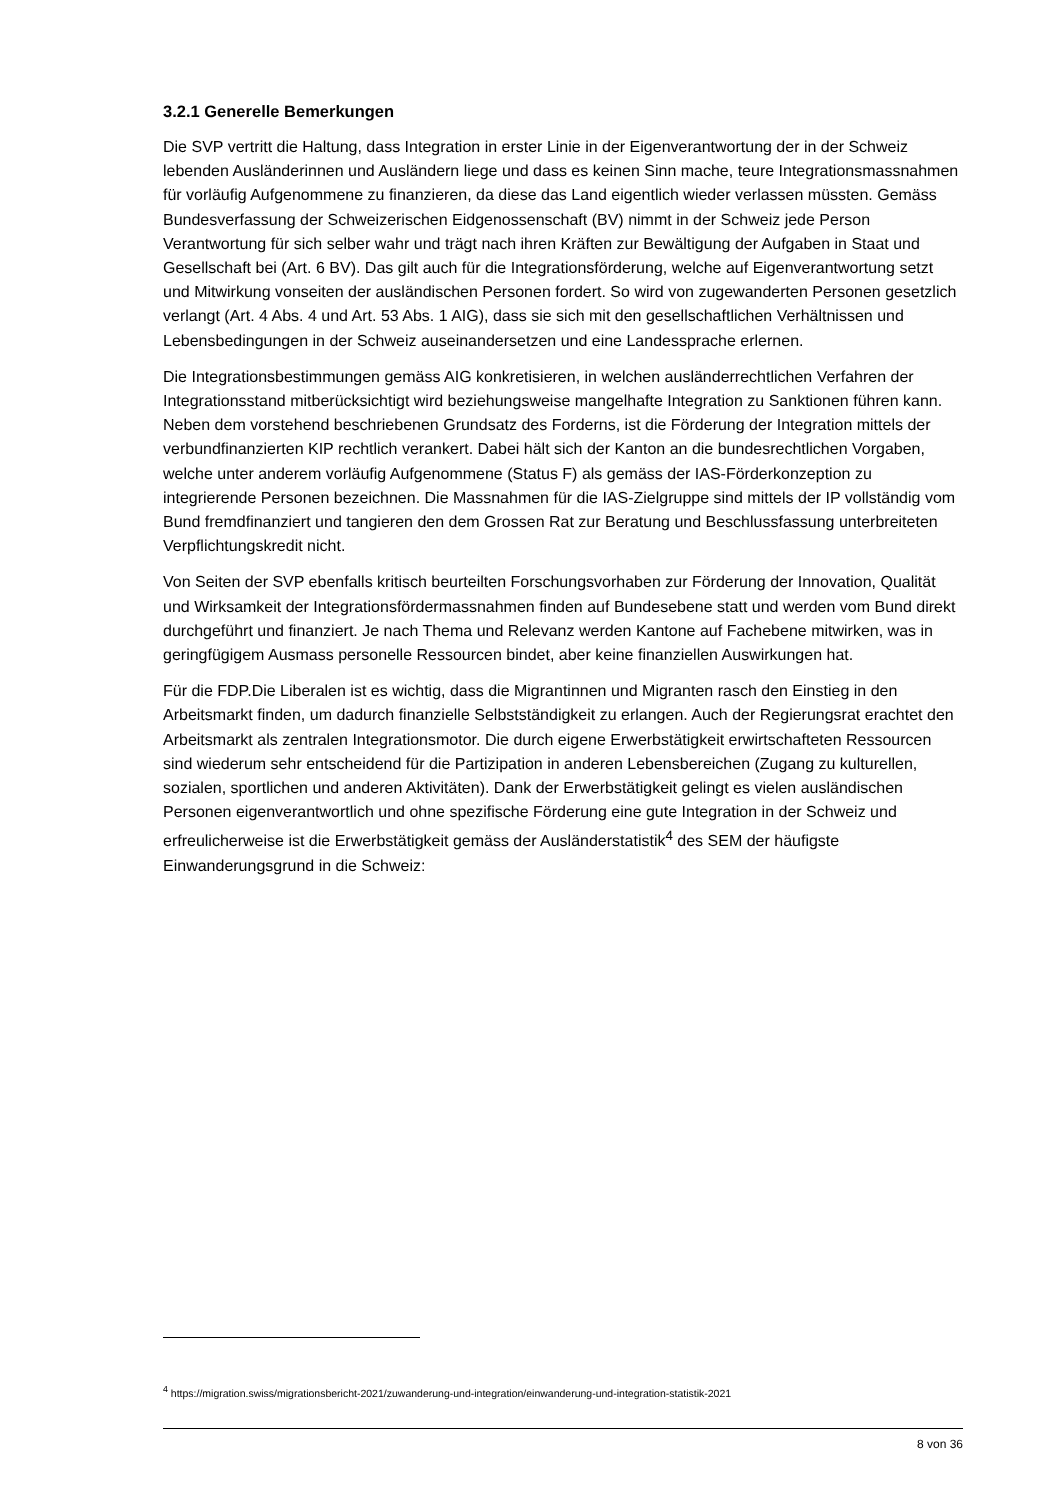3.2.1 Generelle Bemerkungen
Die SVP vertritt die Haltung, dass Integration in erster Linie in der Eigenverantwortung der in der Schweiz lebenden Ausländerinnen und Ausländern liege und dass es keinen Sinn mache, teure Integrationsmassnahmen für vorläufig Aufgenommene zu finanzieren, da diese das Land eigentlich wieder verlassen müssten. Gemäss Bundesverfassung der Schweizerischen Eidgenossenschaft (BV) nimmt in der Schweiz jede Person Verantwortung für sich selber wahr und trägt nach ihren Kräften zur Bewältigung der Aufgaben in Staat und Gesellschaft bei (Art. 6 BV). Das gilt auch für die Integrationsförderung, welche auf Eigenverantwortung setzt und Mitwirkung vonseiten der ausländischen Personen fordert. So wird von zugewanderten Personen gesetzlich verlangt (Art. 4 Abs. 4 und Art. 53 Abs. 1 AIG), dass sie sich mit den gesellschaftlichen Verhältnissen und Lebensbedingungen in der Schweiz auseinandersetzen und eine Landessprache erlernen.
Die Integrationsbestimmungen gemäss AIG konkretisieren, in welchen ausländerrechtlichen Verfahren der Integrationsstand mitberücksichtigt wird beziehungsweise mangelhafte Integration zu Sanktionen führen kann. Neben dem vorstehend beschriebenen Grundsatz des Forderns, ist die Förderung der Integration mittels der verbundfinanzierten KIP rechtlich verankert. Dabei hält sich der Kanton an die bundesrechtlichen Vorgaben, welche unter anderem vorläufig Aufgenommene (Status F) als gemäss der IAS-Förderkonzeption zu integrierende Personen bezeichnen. Die Massnahmen für die IAS-Zielgruppe sind mittels der IP vollständig vom Bund fremdfinanziert und tangieren den dem Grossen Rat zur Beratung und Beschlussfassung unterbreiteten Verpflichtungskredit nicht.
Von Seiten der SVP ebenfalls kritisch beurteilten Forschungsvorhaben zur Förderung der Innovation, Qualität und Wirksamkeit der Integrationsfördermassnahmen finden auf Bundesebene statt und werden vom Bund direkt durchgeführt und finanziert. Je nach Thema und Relevanz werden Kantone auf Fachebene mitwirken, was in geringfügigem Ausmass personelle Ressourcen bindet, aber keine finanziellen Auswirkungen hat.
Für die FDP.Die Liberalen ist es wichtig, dass die Migrantinnen und Migranten rasch den Einstieg in den Arbeitsmarkt finden, um dadurch finanzielle Selbstständigkeit zu erlangen. Auch der Regierungsrat erachtet den Arbeitsmarkt als zentralen Integrationsmotor. Die durch eigene Erwerbstätigkeit erwirtschafteten Ressourcen sind wiederum sehr entscheidend für die Partizipation in anderen Lebensbereichen (Zugang zu kulturellen, sozialen, sportlichen und anderen Aktivitäten). Dank der Erwerbstätigkeit gelingt es vielen ausländischen Personen eigenverantwortlich und ohne spezifische Förderung eine gute Integration in der Schweiz und erfreulicherweise ist die Erwerbstätigkeit gemäss der Ausländerstatistik<sup>4</sup> des SEM der häufigste Einwanderungsgrund in die Schweiz:
<sup>4</sup> https://migration.swiss/migrationsbericht-2021/zuwanderung-und-integration/einwanderung-und-integration-statistik-2021
8 von 36